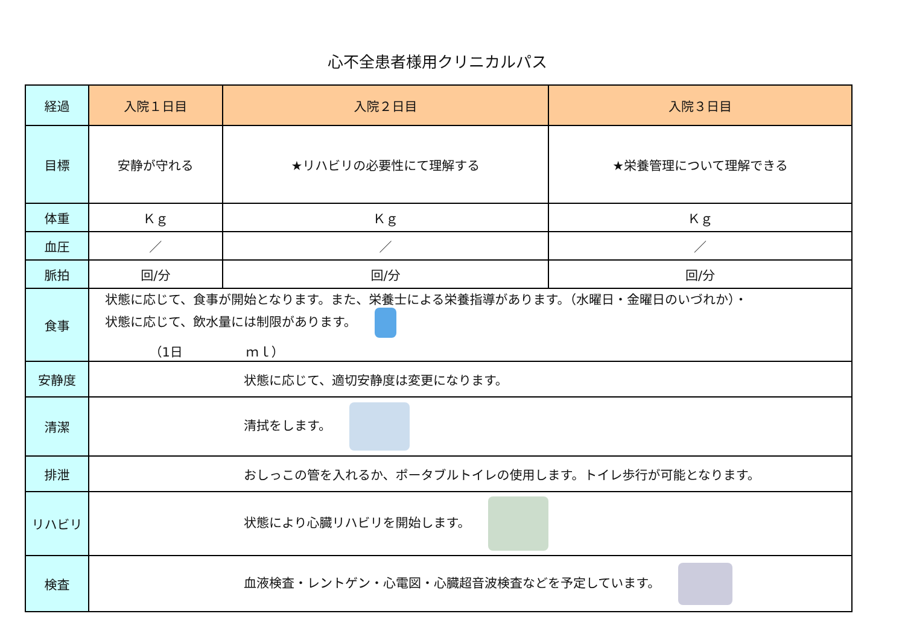心不全患者様用クリニカルパス
| 経過 | 入院１日目 | 入院２日目 | 入院３日目 |
| --- | --- | --- | --- |
| 目標 | 安静が守れる | ★リハビリの必要性にて理解する | ★栄養管理について理解できる |
| 体重 | Ｋｇ | Ｋｇ | Ｋｇ |
| 血圧 | ／ | ／ | ／ |
| 脈拍 | 回/分 | 回/分 | 回/分 |
| 食事 | 状態に応じて、食事が開始となります。また、栄養士による栄養指導があります。（水曜日・金曜日のいづれか）・ 状態に応じて、飲水量には制限があります。 （1日 ｍｌ） | | |
| 安静度 | 状態に応じて、適切安静度は変更になります。 | | |
| 清潔 | 清拭をします。 | | |
| 排泄 | おしっこの管を入れるか、ポータブルトイレの使用します。トイレ歩行が可能となります。 | | |
| リハビリ | 状態により心臓リハビリを開始します。 | | |
| 検査 | 血液検査・レントゲン・心電図・心臓超音波検査などを予定しています。 | | |